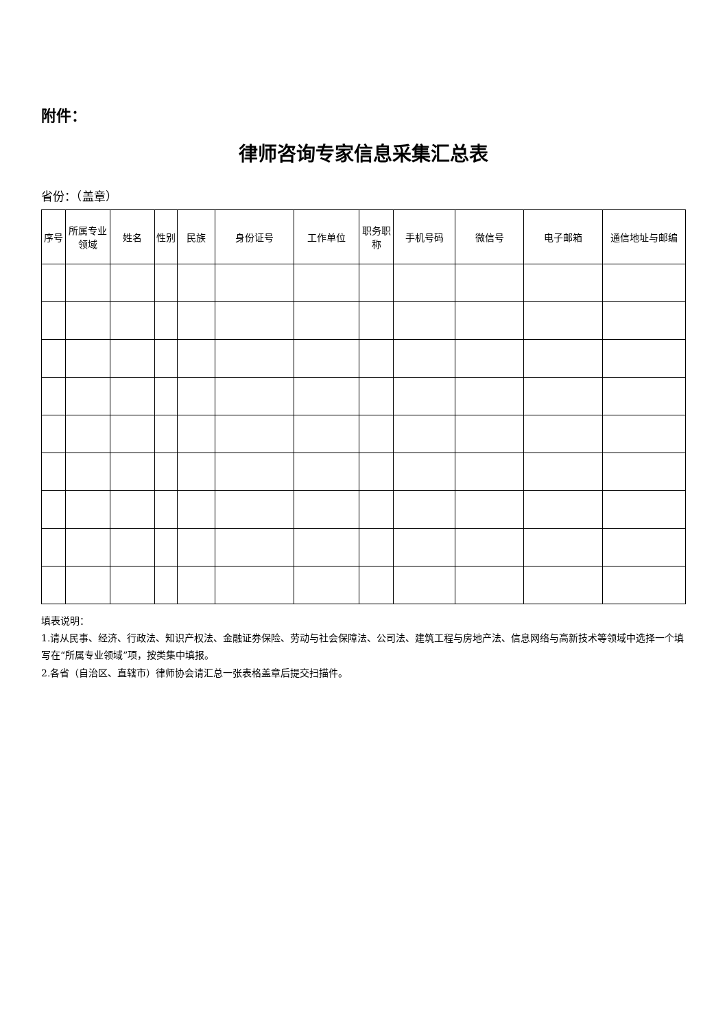附件：
律师咨询专家信息采集汇总表
省份：（盖章）
| 序号 | 所属专业领域 | 姓名 | 性别 | 民族 | 身份证号 | 工作单位 | 职务职称 | 手机号码 | 微信号 | 电子邮箱 | 通信地址与邮编 |
| --- | --- | --- | --- | --- | --- | --- | --- | --- | --- | --- | --- |
填表说明：
1.请从民事、经济、行政法、知识产权法、金融证券保险、劳动与社会保障法、公司法、建筑工程与房地产法、信息网络与高新技术等领域中选择一个填写在“所属专业领域”项，按类集中填报。
2.各省（自治区、直辖市）律师协会请汇总一张表格盖章后提交扫描件。